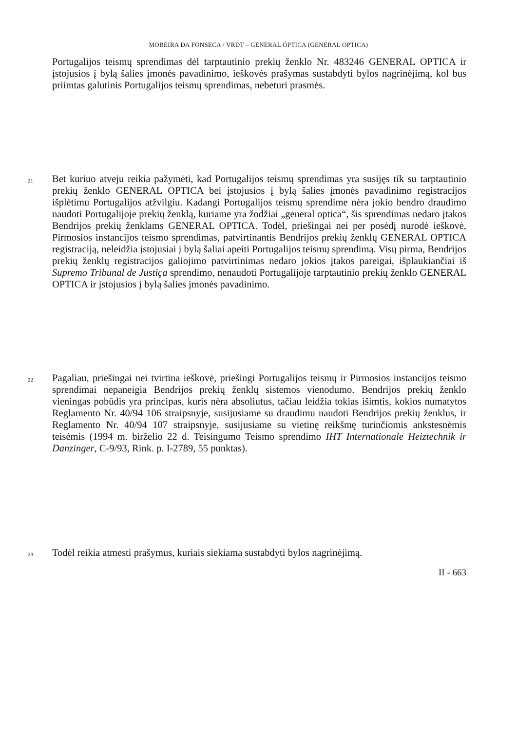MOREIRA DA FONSECA / VRDT – GENERAL ÓPTICA (GENERAL OPTICA)
Portugalijos teismų sprendimas dėl tarptautinio prekių ženklo Nr. 483246 GENERAL OPTICA ir įstojusios į bylą šalies įmonės pavadinimo, ieškovės prašymas sustabdyti bylos nagrinėjimą, kol bus priimtas galutinis Portugalijos teismų sprendimas, nebeturi prasmės.
21
Bet kuriuo atveju reikia pažymėti, kad Portugalijos teismų sprendimas yra susijęs tik su tarptautinio prekių ženklo GENERAL OPTICA bei įstojusios į bylą šalies įmonės pavadinimo registracijos išplėtimu Portugalijos atžvilgiu. Kadangi Portugalijos teismų sprendime nėra jokio bendro draudimo naudoti Portugalijoje prekių ženklą, kuriame yra žodžiai „general optica“, šis sprendimas nedaro įtakos Bendrijos prekių ženklams GENERAL OPTICA. Todėl, priešingai nei per posėdį nurodė ieškovė, Pirmosios instancijos teismo sprendimas, patvirtinantis Bendrijos prekių ženklų GENERAL OPTICA registraciją, neleidžia įstojusiai į bylą šaliai apeiti Portugalijos teismų sprendimą. Visų pirma, Bendrijos prekių ženklų registracijos galiojimo patvirtinimas nedaro jokios įtakos pareigai, išplaukiančiai iš Supremo Tribunal de Justiça sprendimo, nenaudoti Portugalijoje tarptautinio prekių ženklo GENERAL OPTICA ir įstojusios į bylą šalies įmonės pavadinimo.
22
Pagaliau, priešingai nei tvirtina ieškovė, priešingi Portugalijos teismų ir Pirmosios instancijos teismo sprendimai nepaneigia Bendrijos prekių ženklų sistemos vienodumo. Bendrijos prekių ženklo vieningas pobūdis yra principas, kuris nėra absoliutus, tačiau leidžia tokias išimtis, kokios numatytos Reglamento Nr. 40/94 106 straipsnyje, susijusiame su draudimu naudoti Bendrijos prekių ženklus, ir Reglamento Nr. 40/94 107 straipsnyje, susijusiame su vietinę reikšmę turinčiomis ankstesnėmis teisėmis (1994 m. birželio 22 d. Teisingumo Teismo sprendimo IHT Internationale Heiztechnik ir Danzinger, C-9/93, Rink. p. I-2789, 55 punktas).
23
Todėl reikia atmesti prašymus, kuriais siekiama sustabdyti bylos nagrinėjimą.
II - 663